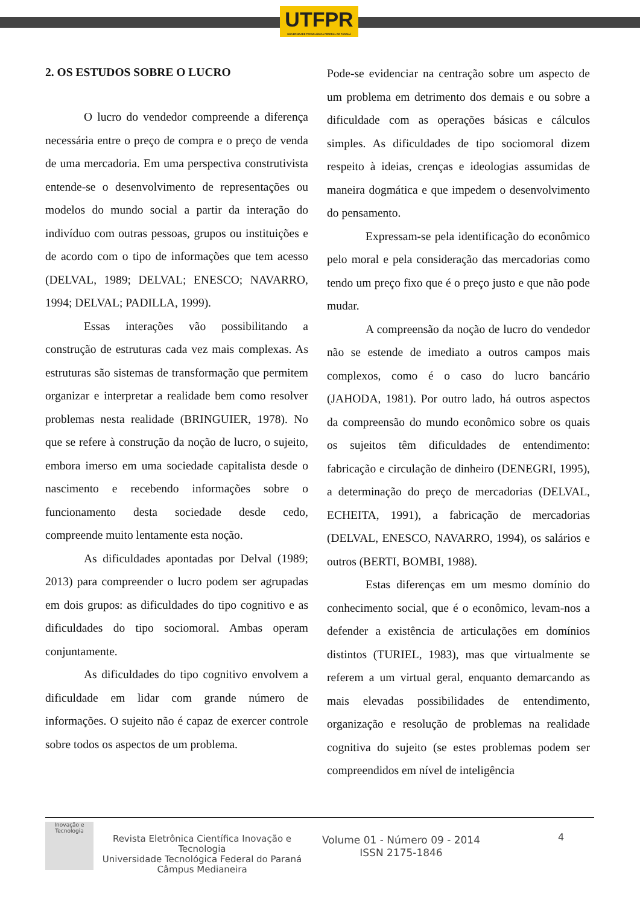UTFPR
UNIVERSIDADE TECNOLÓGICA FEDERAL DO PARANÁ
2. OS ESTUDOS SOBRE O LUCRO
O lucro do vendedor compreende a diferença necessária entre o preço de compra e o preço de venda de uma mercadoria. Em uma perspectiva construtivista entende-se o desenvolvimento de representações ou modelos do mundo social a partir da interação do indivíduo com outras pessoas, grupos ou instituições e de acordo com o tipo de informações que tem acesso (DELVAL, 1989; DELVAL; ENESCO; NAVARRO, 1994; DELVAL; PADILLA, 1999).
Essas interações vão possibilitando a construção de estruturas cada vez mais complexas. As estruturas são sistemas de transformação que permitem organizar e interpretar a realidade bem como resolver problemas nesta realidade (BRINGUIER, 1978). No que se refere à construção da noção de lucro, o sujeito, embora imerso em uma sociedade capitalista desde o nascimento e recebendo informações sobre o funcionamento desta sociedade desde cedo, compreende muito lentamente esta noção.
As dificuldades apontadas por Delval (1989; 2013) para compreender o lucro podem ser agrupadas em dois grupos: as dificuldades do tipo cognitivo e as dificuldades do tipo sociomoral. Ambas operam conjuntamente.
As dificuldades do tipo cognitivo envolvem a dificuldade em lidar com grande número de informações. O sujeito não é capaz de exercer controle sobre todos os aspectos de um problema.
Pode-se evidenciar na centração sobre um aspecto de um problema em detrimento dos demais e ou sobre a dificuldade com as operações básicas e cálculos simples. As dificuldades de tipo sociomoral dizem respeito à ideias, crenças e ideologias assumidas de maneira dogmática e que impedem o desenvolvimento do pensamento.
Expressam-se pela identificação do econômico pelo moral e pela consideração das mercadorias como tendo um preço fixo que é o preço justo e que não pode mudar.
A compreensão da noção de lucro do vendedor não se estende de imediato a outros campos mais complexos, como é o caso do lucro bancário (JAHODA, 1981). Por outro lado, há outros aspectos da compreensão do mundo econômico sobre os quais os sujeitos têm dificuldades de entendimento: fabricação e circulação de dinheiro (DENEGRI, 1995), a determinação do preço de mercadorias (DELVAL, ECHEITA, 1991), a fabricação de mercadorias (DELVAL, ENESCO, NAVARRO, 1994), os salários e outros (BERTI, BOMBI, 1988).
Estas diferenças em um mesmo domínio do conhecimento social, que é o econômico, levam-nos a defender a existência de articulações em domínios distintos (TURIEL, 1983), mas que virtualmente se referem a um virtual geral, enquanto demarcando as mais elevadas possibilidades de entendimento, organização e resolução de problemas na realidade cognitiva do sujeito (se estes problemas podem ser compreendidos em nível de inteligência
Inovação e Tecnologia
Revista Eletrônica Científica Inovação e Tecnologia
Universidade Tecnológica Federal do Paraná
Câmpus Medianeira
Volume 01 - Número 09 - 2014
ISSN 2175-1846
4